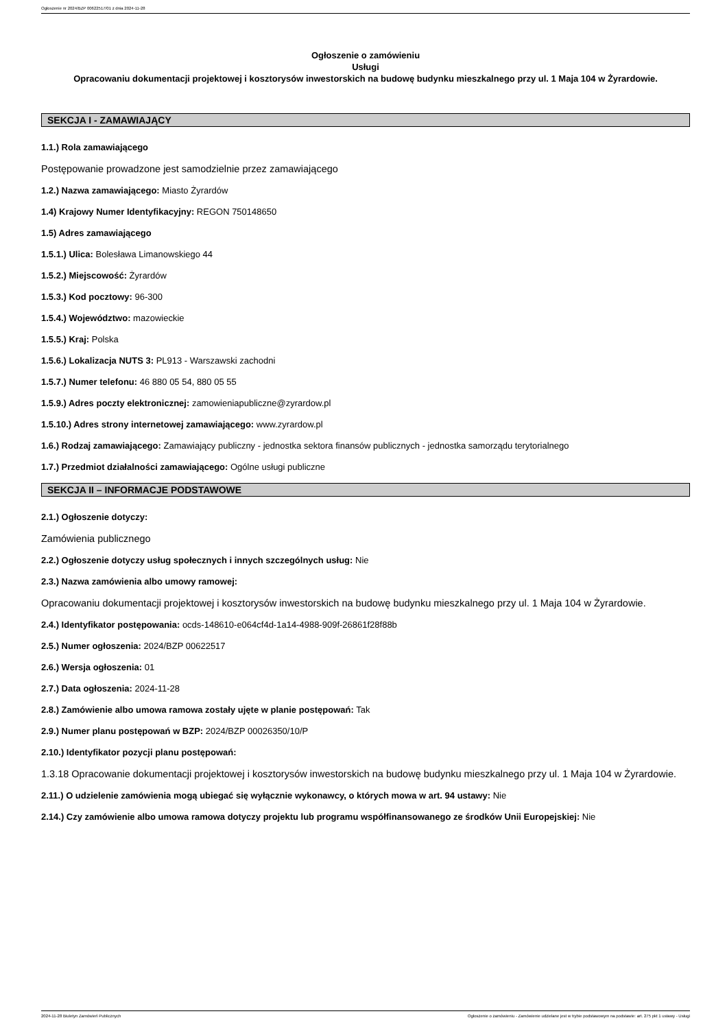Ogłoszenie nr 2024/BZP 00622517/01 z dnia 2024-11-28
Ogłoszenie o zamówieniu
Usługi
Opracowaniu dokumentacji projektowej i kosztorysów inwestorskich na budowę budynku mieszkalnego przy ul. 1 Maja 104 w Żyrardowie.
SEKCJA I - ZAMAWIAJĄCY
1.1.) Rola zamawiającego
Postępowanie prowadzone jest samodzielnie przez zamawiającego
1.2.) Nazwa zamawiającego: Miasto Żyrardów
1.4) Krajowy Numer Identyfikacyjny: REGON 750148650
1.5) Adres zamawiającego
1.5.1.) Ulica: Bolesława Limanowskiego 44
1.5.2.) Miejscowość: Żyrardów
1.5.3.) Kod pocztowy: 96-300
1.5.4.) Województwo: mazowieckie
1.5.5.) Kraj: Polska
1.5.6.) Lokalizacja NUTS 3: PL913 - Warszawski zachodni
1.5.7.) Numer telefonu: 46 880 05 54, 880 05 55
1.5.9.) Adres poczty elektronicznej: zamowieniapubliczne@zyrardow.pl
1.5.10.) Adres strony internetowej zamawiającego: www.zyrardow.pl
1.6.) Rodzaj zamawiającego: Zamawiający publiczny - jednostka sektora finansów publicznych - jednostka samorządu terytorialnego
1.7.) Przedmiot działalności zamawiającego: Ogólne usługi publiczne
SEKCJA II – INFORMACJE PODSTAWOWE
2.1.) Ogłoszenie dotyczy:
Zamówienia publicznego
2.2.) Ogłoszenie dotyczy usług społecznych i innych szczególnych usług: Nie
2.3.) Nazwa zamówienia albo umowy ramowej:
Opracowaniu dokumentacji projektowej i kosztorysów inwestorskich na budowę budynku mieszkalnego przy ul. 1 Maja 104 w Żyrardowie.
2.4.) Identyfikator postępowania: ocds-148610-e064cf4d-1a14-4988-909f-26861f28f88b
2.5.) Numer ogłoszenia: 2024/BZP 00622517
2.6.) Wersja ogłoszenia: 01
2.7.) Data ogłoszenia: 2024-11-28
2.8.) Zamówienie albo umowa ramowa zostały ujęte w planie postępowań: Tak
2.9.) Numer planu postępowań w BZP: 2024/BZP 00026350/10/P
2.10.) Identyfikator pozycji planu postępowań:
1.3.18 Opracowanie dokumentacji projektowej i kosztorysów inwestorskich na budowę budynku mieszkalnego przy ul. 1 Maja 104 w Żyrardowie.
2.11.) O udzielenie zamówienia mogą ubiegać się wyłącznie wykonawcy, o których mowa w art. 94 ustawy: Nie
2.14.) Czy zamówienie albo umowa ramowa dotyczy projektu lub programu współfinansowanego ze środków Unii Europejskiej: Nie
2024-11-28 Biuletyn Zamówień Publicznych Ogłoszenie o zamówieniu - Zamówienie udzielane jest w trybie podstawowym na podstawie: art. 275 pkt 1 ustawy - Usługi